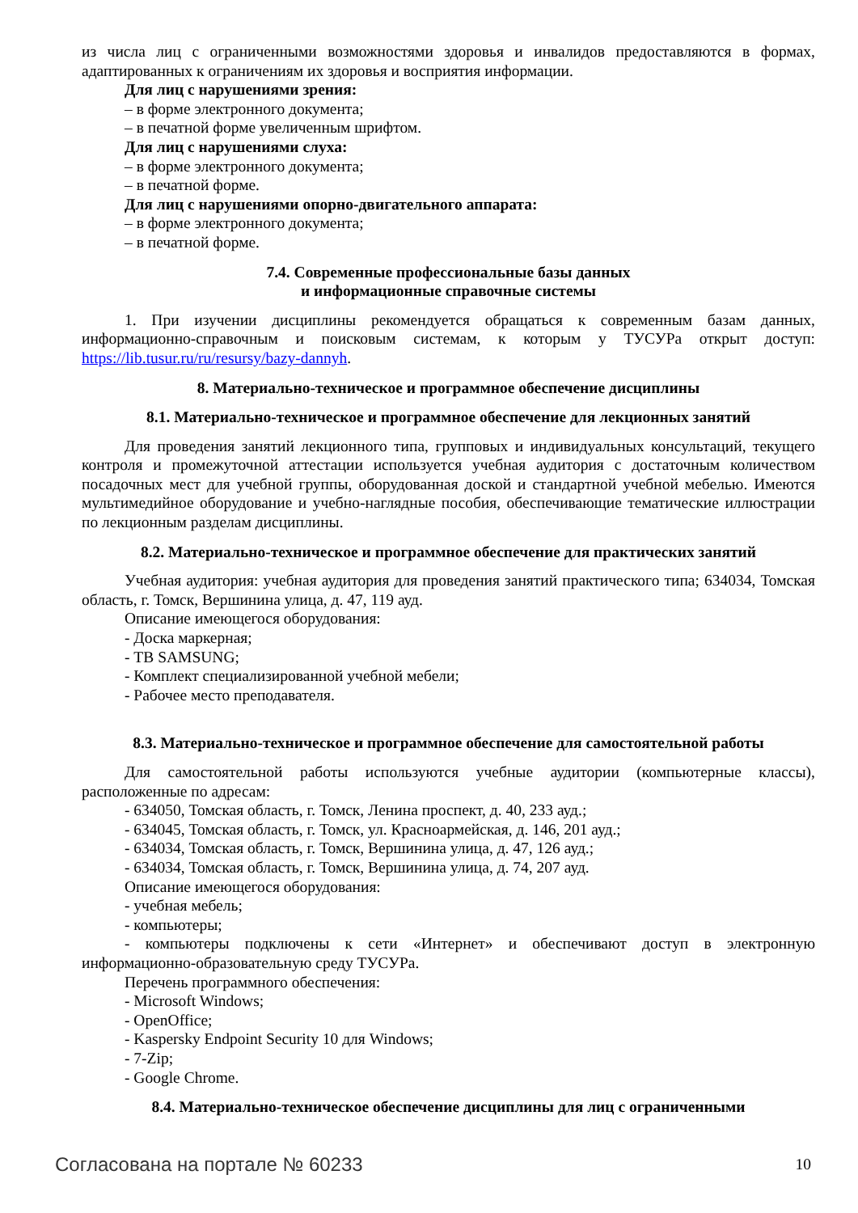из числа лиц с ограниченными возможностями здоровья и инвалидов предоставляются в формах, адаптированных к ограничениям их здоровья и восприятия информации.
Для лиц с нарушениями зрения:
– в форме электронного документа;
– в печатной форме увеличенным шрифтом.
Для лиц с нарушениями слуха:
– в форме электронного документа;
– в печатной форме.
Для лиц с нарушениями опорно-двигательного аппарата:
– в форме электронного документа;
– в печатной форме.
7.4. Современные профессиональные базы данных
и информационные справочные системы
1. При изучении дисциплины рекомендуется обращаться к современным базам данных, информационно-справочным и поисковым системам, к которым у ТУСУРа открыт доступ: https://lib.tusur.ru/ru/resursy/bazy-dannyh.
8. Материально-техническое и программное обеспечение дисциплины
8.1. Материально-техническое и программное обеспечение для лекционных занятий
Для проведения занятий лекционного типа, групповых и индивидуальных консультаций, текущего контроля и промежуточной аттестации используется учебная аудитория с достаточным количеством посадочных мест для учебной группы, оборудованная доской и стандартной учебной мебелью. Имеются мультимедийное оборудование и учебно-наглядные пособия, обеспечивающие тематические иллюстрации по лекционным разделам дисциплины.
8.2. Материально-техническое и программное обеспечение для практических занятий
Учебная аудитория: учебная аудитория для проведения занятий практического типа; 634034, Томская область, г. Томск, Вершинина улица, д. 47, 119 ауд.
Описание имеющегося оборудования:
- Доска маркерная;
- ТВ SAMSUNG;
- Комплект специализированной учебной мебели;
- Рабочее место преподавателя.
8.3. Материально-техническое и программное обеспечение для самостоятельной работы
Для самостоятельной работы используются учебные аудитории (компьютерные классы), расположенные по адресам:
- 634050, Томская область, г. Томск, Ленина проспект, д. 40, 233 ауд.;
- 634045, Томская область, г. Томск, ул. Красноармейская, д. 146, 201 ауд.;
- 634034, Томская область, г. Томск, Вершинина улица, д. 47, 126 ауд.;
- 634034, Томская область, г. Томск, Вершинина улица, д. 74, 207 ауд.
Описание имеющегося оборудования:
- учебная мебель;
- компьютеры;
- компьютеры подключены к сети «Интернет» и обеспечивают доступ в электронную информационно-образовательную среду ТУСУРа.
Перечень программного обеспечения:
- Microsoft Windows;
- OpenOffice;
- Kaspersky Endpoint Security 10 для Windows;
- 7-Zip;
- Google Chrome.
8.4. Материально-техническое обеспечение дисциплины для лиц с ограниченными
Согласована на портале № 60233 10